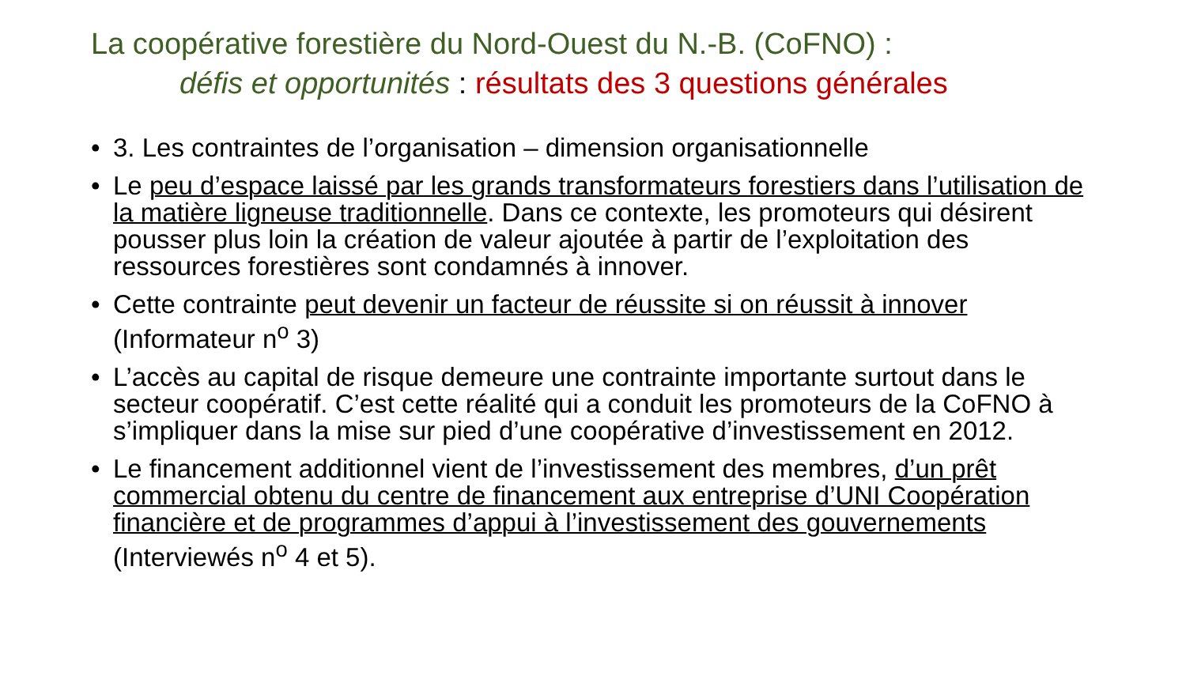La coopérative forestière du Nord-Ouest du N.-B. (CoFNO) :
défis et opportunités : résultats des 3 questions générales
• 3. Les contraintes de l’organisation – dimension organisationnelle
• Le peu d’espace laissé par les grands transformateurs forestiers dans l’utilisation de la matière ligneuse traditionnelle. Dans ce contexte, les promoteurs qui désirent pousser plus loin la création de valeur ajoutée à partir de l’exploitation des ressources forestières sont condamnés à innover.
• Cette contrainte peut devenir un facteur de réussite si on réussit à innover (Informateur n<sup>o</sup> 3)
• L’accès au capital de risque demeure une contrainte importante surtout dans le secteur coopératif. C’est cette réalité qui a conduit les promoteurs de la CoFNO à s’impliquer dans la mise sur pied d’une coopérative d’investissement en 2012.
• Le financement additionnel vient de l’investissement des membres, d’un prêt commercial obtenu du centre de financement aux entreprise d’UNI Coopération financière et de programmes d’appui à l’investissement des gouvernements (Interviewés n<sup>o</sup> 4 et 5).